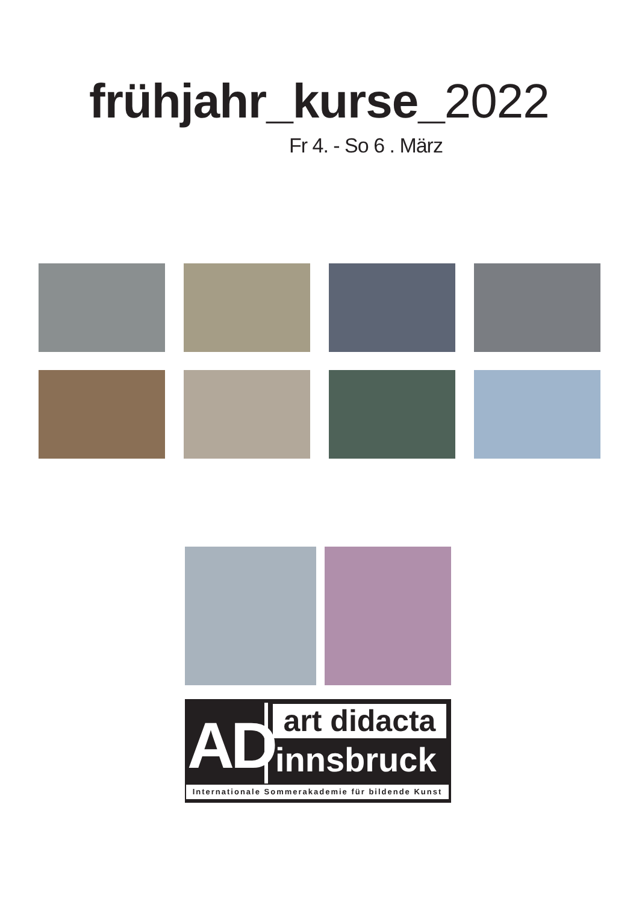frühjahr_kurse_2022
Fr 4. - So 6 . März
AD
art didacta
innsbruck
Internationale Sommerakademie für bildende Kunst